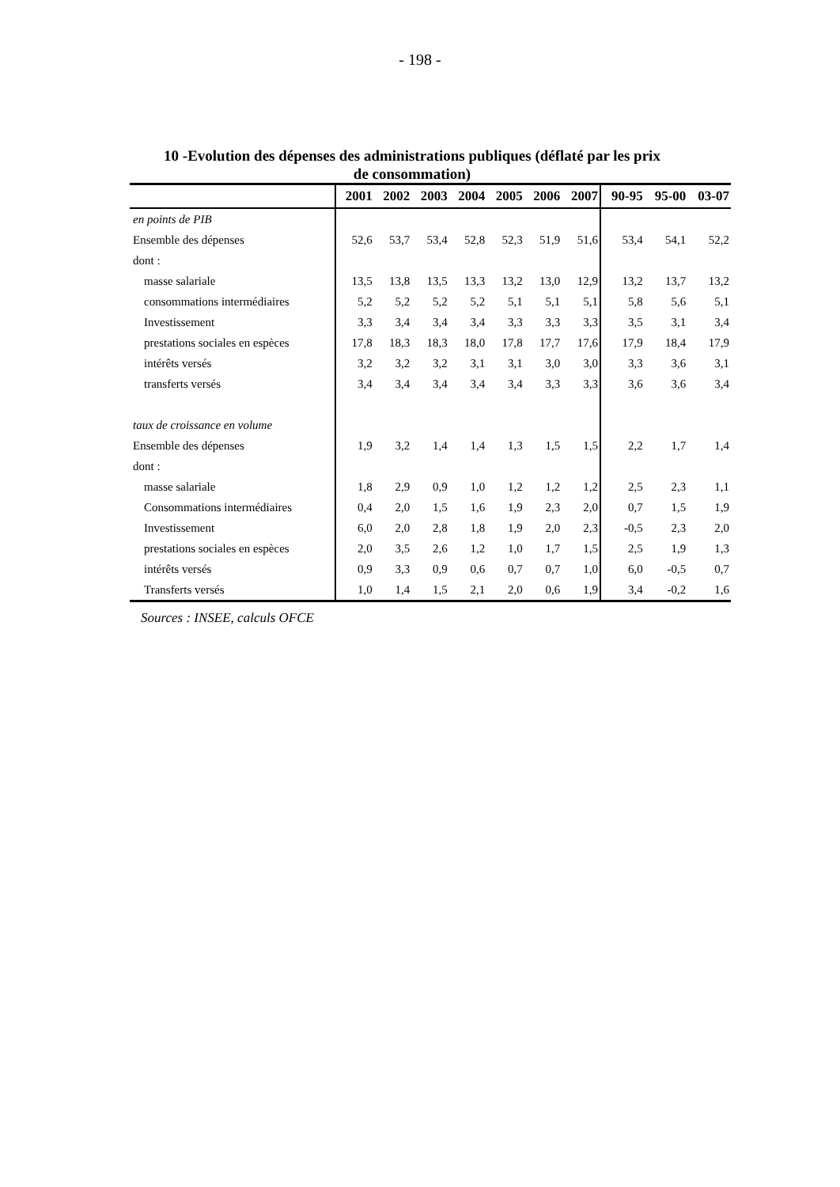- 198 -
10 -Evolution des dépenses des administrations publiques (déflaté par les prix de consommation)
| | 2001 | 2002 | 2003 | 2004 | 2005 | 2006 | 2007 | 90-95 | 95-00 | 03-07 |
| --- | --- | --- | --- | --- | --- | --- | --- | --- | --- | --- |
| en points de PIB | | | | | | | | | | |
| Ensemble des dépenses | 52,6 | 53,7 | 53,4 | 52,8 | 52,3 | 51,9 | 51,6 | 53,4 | 54,1 | 52,2 |
| dont : | | | | | | | | | | |
| masse salariale | 13,5 | 13,8 | 13,5 | 13,3 | 13,2 | 13,0 | 12,9 | 13,2 | 13,7 | 13,2 |
| consommations intermédiaires | 5,2 | 5,2 | 5,2 | 5,2 | 5,1 | 5,1 | 5,1 | 5,8 | 5,6 | 5,1 |
| Investissement | 3,3 | 3,4 | 3,4 | 3,4 | 3,3 | 3,3 | 3,3 | 3,5 | 3,1 | 3,4 |
| prestations sociales en espèces | 17,8 | 18,3 | 18,3 | 18,0 | 17,8 | 17,7 | 17,6 | 17,9 | 18,4 | 17,9 |
| intérêts versés | 3,2 | 3,2 | 3,2 | 3,1 | 3,1 | 3,0 | 3,0 | 3,3 | 3,6 | 3,1 |
| transferts versés | 3,4 | 3,4 | 3,4 | 3,4 | 3,4 | 3,3 | 3,3 | 3,6 | 3,6 | 3,4 |
| taux de croissance en volume | | | | | | | | | | |
| Ensemble des dépenses | 1,9 | 3,2 | 1,4 | 1,4 | 1,3 | 1,5 | 1,5 | 2,2 | 1,7 | 1,4 |
| dont : | | | | | | | | | | |
| masse salariale | 1,8 | 2,9 | 0,9 | 1,0 | 1,2 | 1,2 | 1,2 | 2,5 | 2,3 | 1,1 |
| Consommations intermédiaires | 0,4 | 2,0 | 1,5 | 1,6 | 1,9 | 2,3 | 2,0 | 0,7 | 1,5 | 1,9 |
| Investissement | 6,0 | 2,0 | 2,8 | 1,8 | 1,9 | 2,0 | 2,3 | -0,5 | 2,3 | 2,0 |
| prestations sociales en espèces | 2,0 | 3,5 | 2,6 | 1,2 | 1,0 | 1,7 | 1,5 | 2,5 | 1,9 | 1,3 |
| intérêts versés | 0,9 | 3,3 | 0,9 | 0,6 | 0,7 | 0,7 | 1,0 | 6,0 | -0,5 | 0,7 |
| Transferts versés | 1,0 | 1,4 | 1,5 | 2,1 | 2,0 | 0,6 | 1,9 | 3,4 | -0,2 | 1,6 |
Sources : INSEE, calculs OFCE